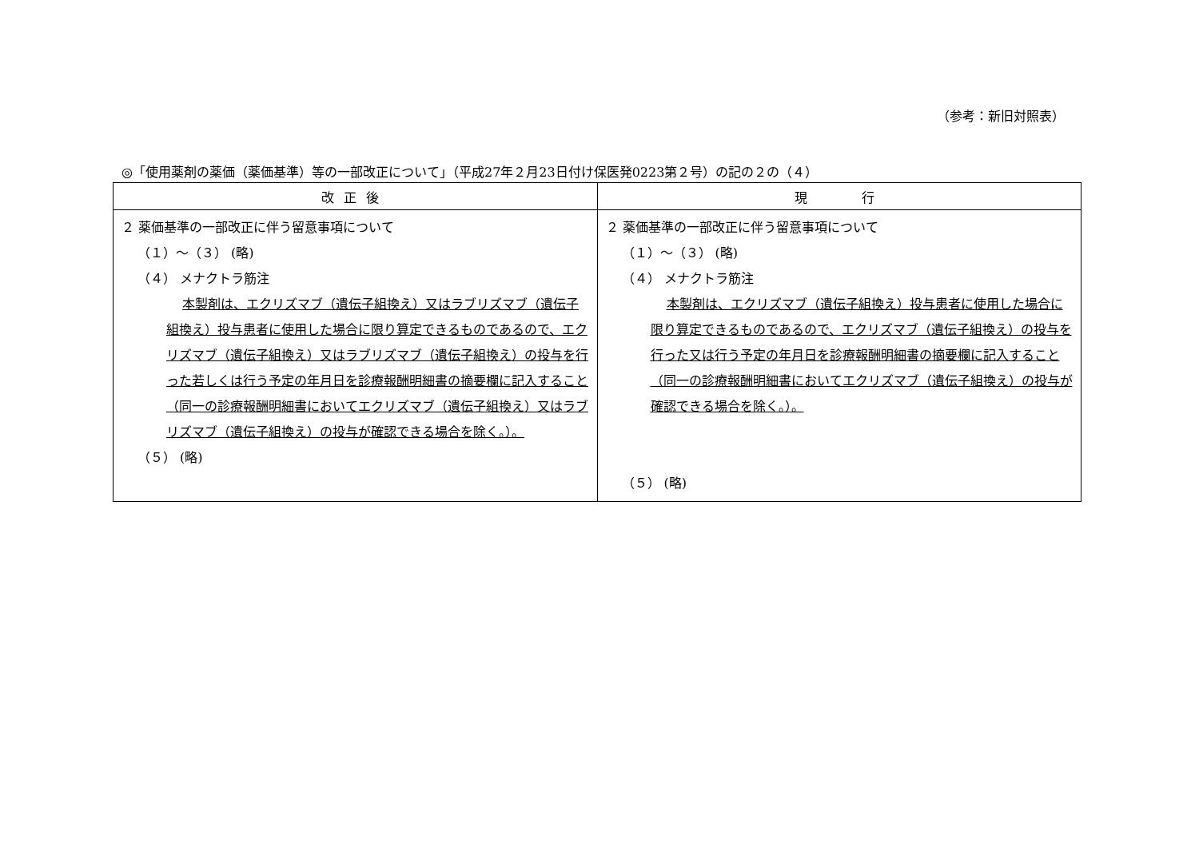（参考：新旧対照表）
◎「使用薬剤の薬価（薬価基準）等の一部改正について」（平成27年２月23日付け保医発0223第２号）の記の２の（４）
| 改正後 | 現 行 |
| --- | --- |
| ２ 薬価基準の一部改正に伴う留意事項について （１）～（３） (略) （４） メナクトラ筋注 本製剤は、エクリズマブ（遺伝子組換え）又はラブリズマブ（遺伝子組換え）投与患者に使用した場合に限り算定できるものであるので、エクリズマブ（遺伝子組換え）又はラブリズマブ（遺伝子組換え）の投与を行った若しくは行う予定の年月日を診療報酬明細書の摘要欄に記入すること（同一の診療報酬明細書においてエクリズマブ（遺伝子組換え）又はラブリズマブ（遺伝子組換え）の投与が確認できる場合を除く。）。 （５） (略) | ２ 薬価基準の一部改正に伴う留意事項について （１）～（３） (略) （４） メナクトラ筋注 本製剤は、エクリズマブ（遺伝子組換え）投与患者に使用した場合に限り算定できるものであるので、エクリズマブ（遺伝子組換え）の投与を行った又は行う予定の年月日を診療報酬明細書の摘要欄に記入すること（同一の診療報酬明細書においてエクリズマブ（遺伝子組換え）の投与が確認できる場合を除く。）。 （５） (略) |